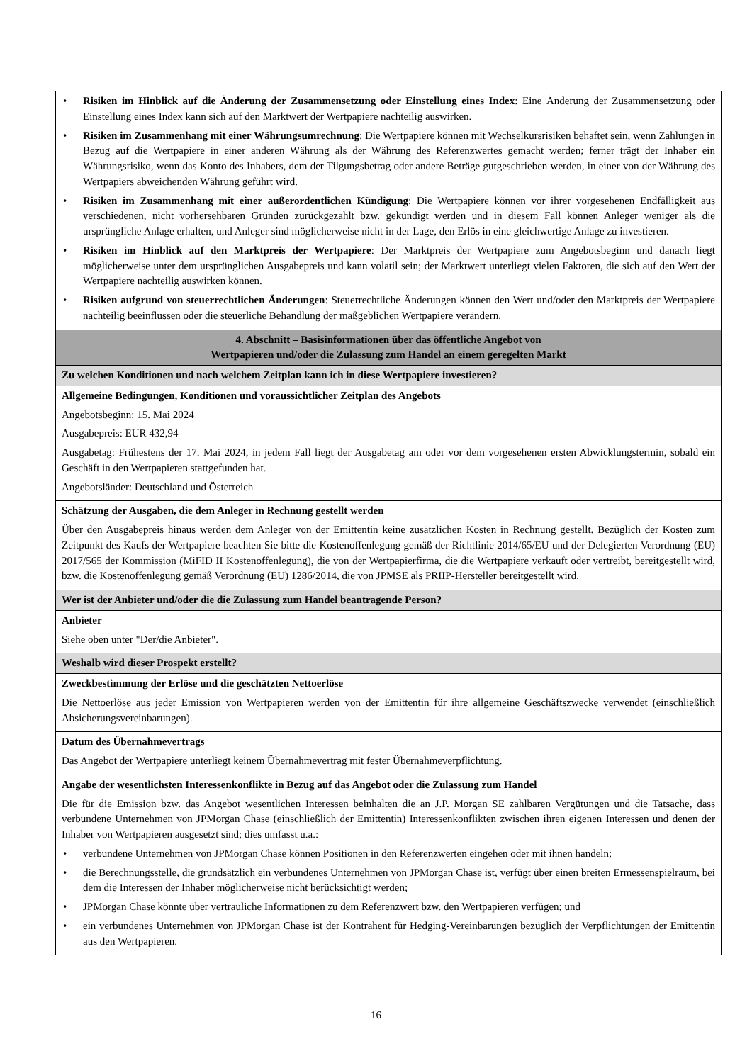| • Risiken im Hinblick auf die Änderung der Zusammensetzung oder Einstellung eines Index : Eine Änderung der Zusammensetzung oder Einstellung eines Index kann sich auf den Marktwert der Wertpapiere nachteilig auswirken. • Risiken im Zusammenhang mit einer Währungsumrechnung : Die Wertpapiere können mit Wechselkursrisiken behaftet sein, wenn Zahlungen in Bezug auf die Wertpapiere in einer anderen Währung als der Währung des Referenzwertes gemacht werden; ferner trägt der Inhaber ein Währungsrisiko, wenn das Konto des Inhabers, dem der Tilgungsbetrag oder andere Beträge gutgeschrieben werden, in einer von der Währung des Wertpapiers abweichenden Währung geführt wird. • Risiken im Zusammenhang mit einer außerordentlichen Kündigung : Die Wertpapiere können vor ihrer vorgesehenen Endfälligkeit aus verschiedenen, nicht vorhersehbaren Gründen zurückgezahlt bzw. gekündigt werden und in diesem Fall können Anleger weniger als die ursprüngliche Anlage erhalten, und Anleger sind möglicherweise nicht in der Lage, den Erlös in eine gleichwertige Anlage zu investieren. • Risiken im Hinblick auf den Marktpreis der Wertpapiere : Der Marktpreis der Wertpapiere zum Angebotsbeginn und danach liegt möglicherweise unter dem ursprünglichen Ausgabepreis und kann volatil sein; der Marktwert unterliegt vielen Faktoren, die sich auf den Wert der Wertpapiere nachteilig auswirken können. • Risiken aufgrund von steuerrechtlichen Änderungen : Steuerrechtliche Änderungen können den Wert und/oder den Marktpreis der Wertpapiere nachteilig beeinflussen oder die steuerliche Behandlung der maßgeblichen Wertpapiere verändern. |
| 4. Abschnitt – Basisinformationen über das öffentliche Angebot von Wertpapieren und/oder die Zulassung zum Handel an einem geregelten Markt |
| Zu welchen Konditionen und nach welchem Zeitplan kann ich in diese Wertpapiere investieren? |
| Allgemeine Bedingungen, Konditionen und voraussichtlicher Zeitplan des Angebots Angebotsbeginn: 15. Mai 2024 Ausgabepreis: EUR 432,94 Ausgabetag: Frühestens der 17. Mai 2024, in jedem Fall liegt der Ausgabetag am oder vor dem vorgesehenen ersten Abwicklungstermin, sobald ein Geschäft in den Wertpapieren stattgefunden hat. Angebotsländer: Deutschland und Österreich |
| Schätzung der Ausgaben, die dem Anleger in Rechnung gestellt werden Über den Ausgabepreis hinaus werden dem Anleger von der Emittentin keine zusätzlichen Kosten in Rechnung gestellt. Bezüglich der Kosten zum Zeitpunkt des Kaufs der Wertpapiere beachten Sie bitte die Kostenoffenlegung gemäß der Richtlinie 2014/65/EU und der Delegierten Verordnung (EU) 2017/565 der Kommission (MiFID II Kostenoffenlegung), die von der Wertpapierfirma, die die Wertpapiere verkauft oder vertreibt, bereitgestellt wird, bzw. die Kostenoffenlegung gemäß Verordnung (EU) 1286/2014, die von JPMSE als PRIIP-Hersteller bereitgestellt wird. |
| Wer ist der Anbieter und/oder die die Zulassung zum Handel beantragende Person? |
| Anbieter Siehe oben unter "Der/die Anbieter". |
| Weshalb wird dieser Prospekt erstellt? |
| Zweckbestimmung der Erlöse und die geschätzten Nettoerlöse Die Nettoerlöse aus jeder Emission von Wertpapieren werden von der Emittentin für ihre allgemeine Geschäftszwecke verwendet (einschließlich Absicherungsvereinbarungen). |
| Datum des Übernahmevertrags Das Angebot der Wertpapiere unterliegt keinem Übernahmevertrag mit fester Übernahmeverpflichtung. |
| Angabe der wesentlichsten Interessenkonflikte in Bezug auf das Angebot oder die Zulassung zum Handel Die für die Emission bzw. das Angebot wesentlichen Interessen beinhalten die an J.P. Morgan SE zahlbaren Vergütungen und die Tatsache, dass verbundene Unternehmen von JPMorgan Chase (einschließlich der Emittentin) Interessenkonflikten zwischen ihren eigenen Interessen und denen der Inhaber von Wertpapieren ausgesetzt sind; dies umfasst u.a.: • verbundene Unternehmen von JPMorgan Chase können Positionen in den Referenzwerten eingehen oder mit ihnen handeln; • die Berechnungsstelle, die grundsätzlich ein verbundenes Unternehmen von JPMorgan Chase ist, verfügt über einen breiten Ermessenspielraum, bei dem die Interessen der Inhaber möglicherweise nicht berücksichtigt werden; • JPMorgan Chase könnte über vertrauliche Informationen zu dem Referenzwert bzw. den Wertpapieren verfügen; und • ein verbundenes Unternehmen von JPMorgan Chase ist der Kontrahent für Hedging-Vereinbarungen bezüglich der Verpflichtungen der Emittentin aus den Wertpapieren. |
16